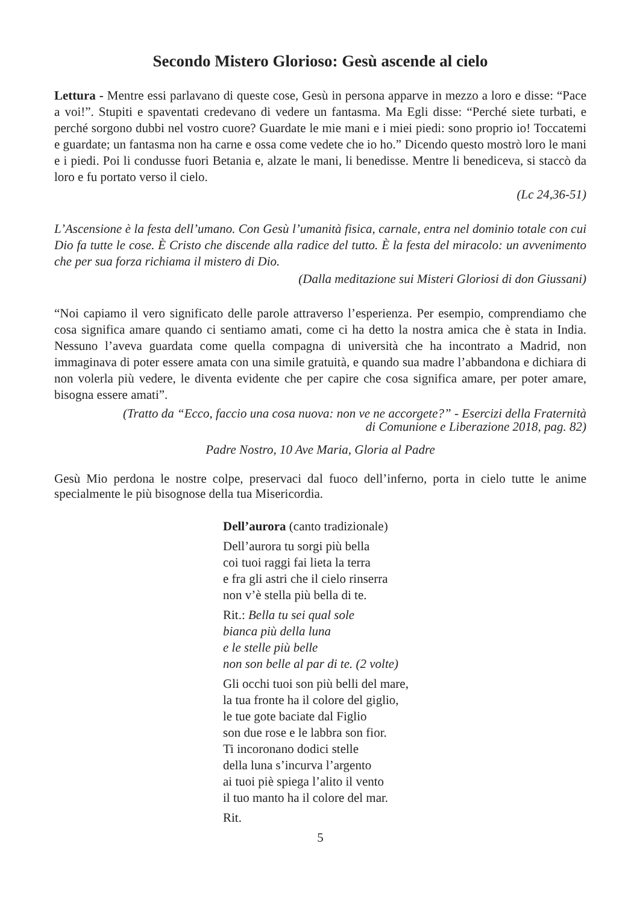Secondo Mistero Glorioso: Gesù ascende al cielo
Lettura - Mentre essi parlavano di queste cose, Gesù in persona apparve in mezzo a loro e disse: “Pace a voi!”. Stupiti e spaventati credevano di vedere un fantasma. Ma Egli disse: “Perché siete turbati, e perché sorgono dubbi nel vostro cuore? Guardate le mie mani e i miei piedi: sono proprio io! Toccatemi e guardate; un fantasma non ha carne e ossa come vedete che io ho.” Dicendo questo mostrò loro le mani e i piedi. Poi li condusse fuori Betania e, alzate le mani, li benedisse. Mentre li benediceva, si staccò da loro e fu portato verso il cielo.
(Lc 24,36-51)
L’Ascensione è la festa dell’umano. Con Gesù l’umanità fisica, carnale, entra nel dominio totale con cui Dio fa tutte le cose. È Cristo che discende alla radice del tutto. È la festa del miracolo: un avvenimento che per sua forza richiama il mistero di Dio.
(Dalla meditazione sui Misteri Gloriosi di don Giussani)
“Noi capiamo il vero significato delle parole attraverso l’esperienza. Per esempio, comprendiamo che cosa significa amare quando ci sentiamo amati, come ci ha detto la nostra amica che è stata in India. Nessuno l’aveva guardata come quella compagna di università che ha incontrato a Madrid, non immaginava di poter essere amata con una simile gratuità, e quando sua madre l’abbandona e dichiara di non volerla più vedere, le diventa evidente che per capire che cosa significa amare, per poter amare, bisogna essere amati”.
(Tratto da “Ecco, faccio una cosa nuova: non ve ne accorgete?” - Esercizi della Fraternità
di Comunione e Liberazione 2018, pag. 82)
Padre Nostro, 10 Ave Maria, Gloria al Padre
Gesù Mio perdona le nostre colpe, preservaci dal fuoco dell’inferno, porta in cielo tutte le anime specialmente le più bisognose della tua Misericordia.
Dell’aurora (canto tradizionale)
Dell’aurora tu sorgi più bella
coi tuoi raggi fai lieta la terra
e fra gli astri che il cielo rinserra
non v’è stella più bella di te.
Rit.: Bella tu sei qual sole
bianca più della luna
e le stelle più belle
non son belle al par di te. (2 volte)
Gli occhi tuoi son più belli del mare,
la tua fronte ha il colore del giglio,
le tue gote baciate dal Figlio
son due rose e le labbra son fior.
Ti incoronano dodici stelle
della luna s’incurva l’argento
ai tuoi piè spiega l’alito il vento
il tuo manto ha il colore del mar.
Rit.
5